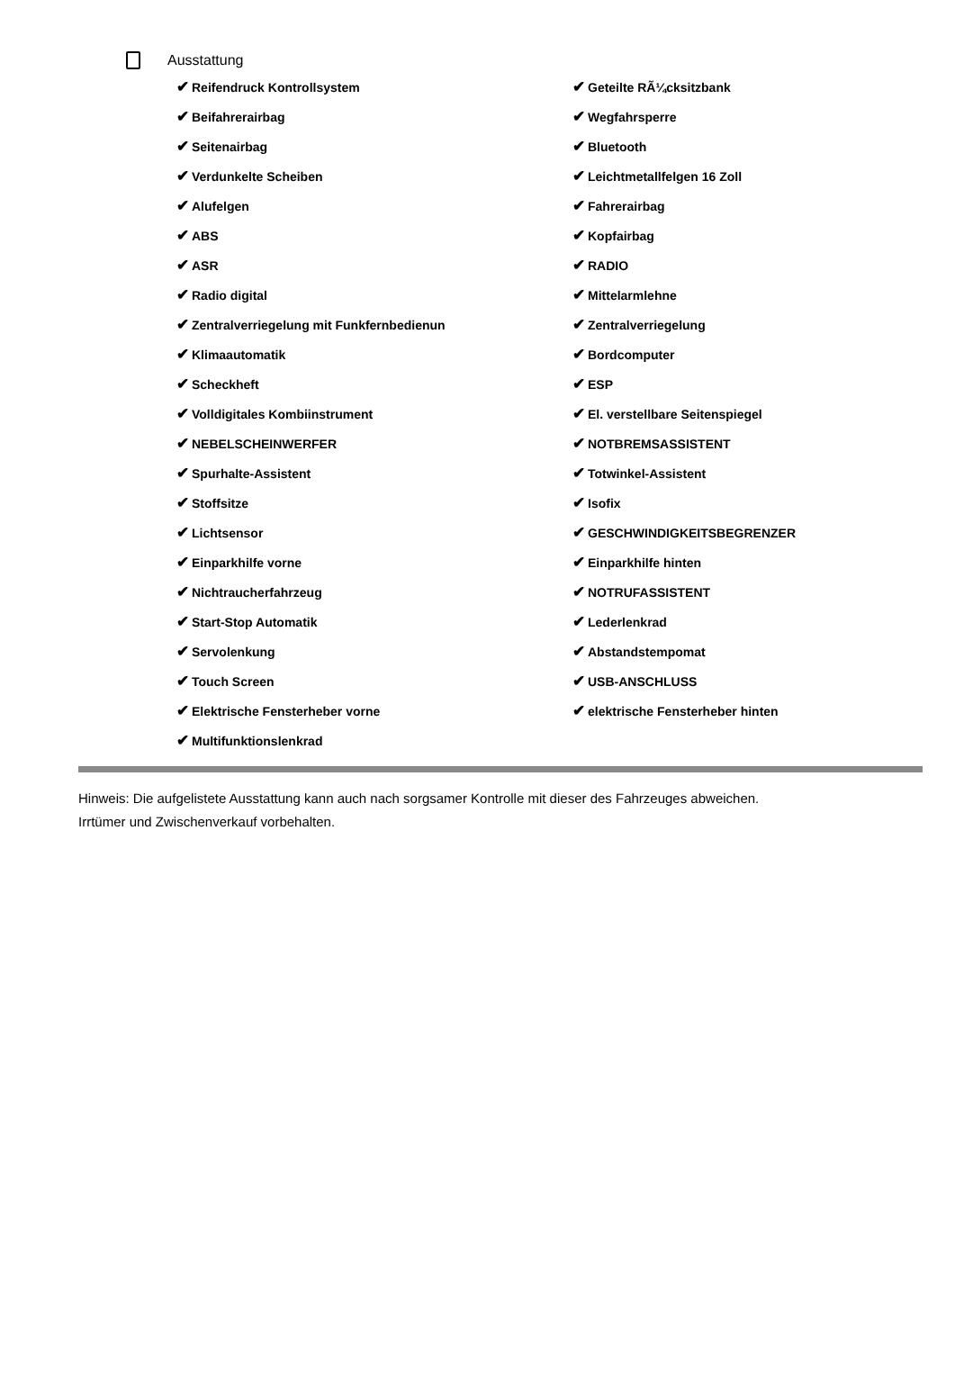Ausstattung
| ✔ Reifendruck Kontrollsystem | ✔ Geteilte RÃ¼cksitzbank |
| ✔ Beifahrerairbag | ✔ Wegfahrsperre |
| ✔ Seitenairbag | ✔ Bluetooth |
| ✔ Verdunkelte Scheiben | ✔ Leichtmetallfelgen 16 Zoll |
| ✔ Alufelgen | ✔ Fahrerairbag |
| ✔ ABS | ✔ Kopfairbag |
| ✔ ASR | ✔ RADIO |
| ✔ Radio digital | ✔ Mittelarmlehne |
| ✔ Zentralverriegelung mit Funkfernbedienun | ✔ Zentralverriegelung |
| ✔ Klimaautomatik | ✔ Bordcomputer |
| ✔ Scheckheft | ✔ ESP |
| ✔ Volldigitales Kombiinstrument | ✔ El. verstellbare Seitenspiegel |
| ✔ NEBELSCHEINWERFER | ✔ NOTBREMSASSISTENT |
| ✔ Spurhalte-Assistent | ✔ Totwinkel-Assistent |
| ✔ Stoffsitze | ✔ Isofix |
| ✔ Lichtsensor | ✔ GESCHWINDIGKEITSBEGRENZER |
| ✔ Einparkhilfe vorne | ✔ Einparkhilfe hinten |
| ✔ Nichtraucherfahrzeug | ✔ NOTRUFASSISTENT |
| ✔ Start-Stop Automatik | ✔ Lederlenkrad |
| ✔ Servolenkung | ✔ Abstandstempomat |
| ✔ Touch Screen | ✔ USB-ANSCHLUSS |
| ✔ Elektrische Fensterheber vorne | ✔ elektrische Fensterheber hinten |
| ✔ Multifunktionslenkrad | |
Hinweis: Die aufgelistete Ausstattung kann auch nach sorgsamer Kontrolle mit dieser des Fahrzeuges abweichen. Irrtümer und Zwischenverkauf vorbehalten.